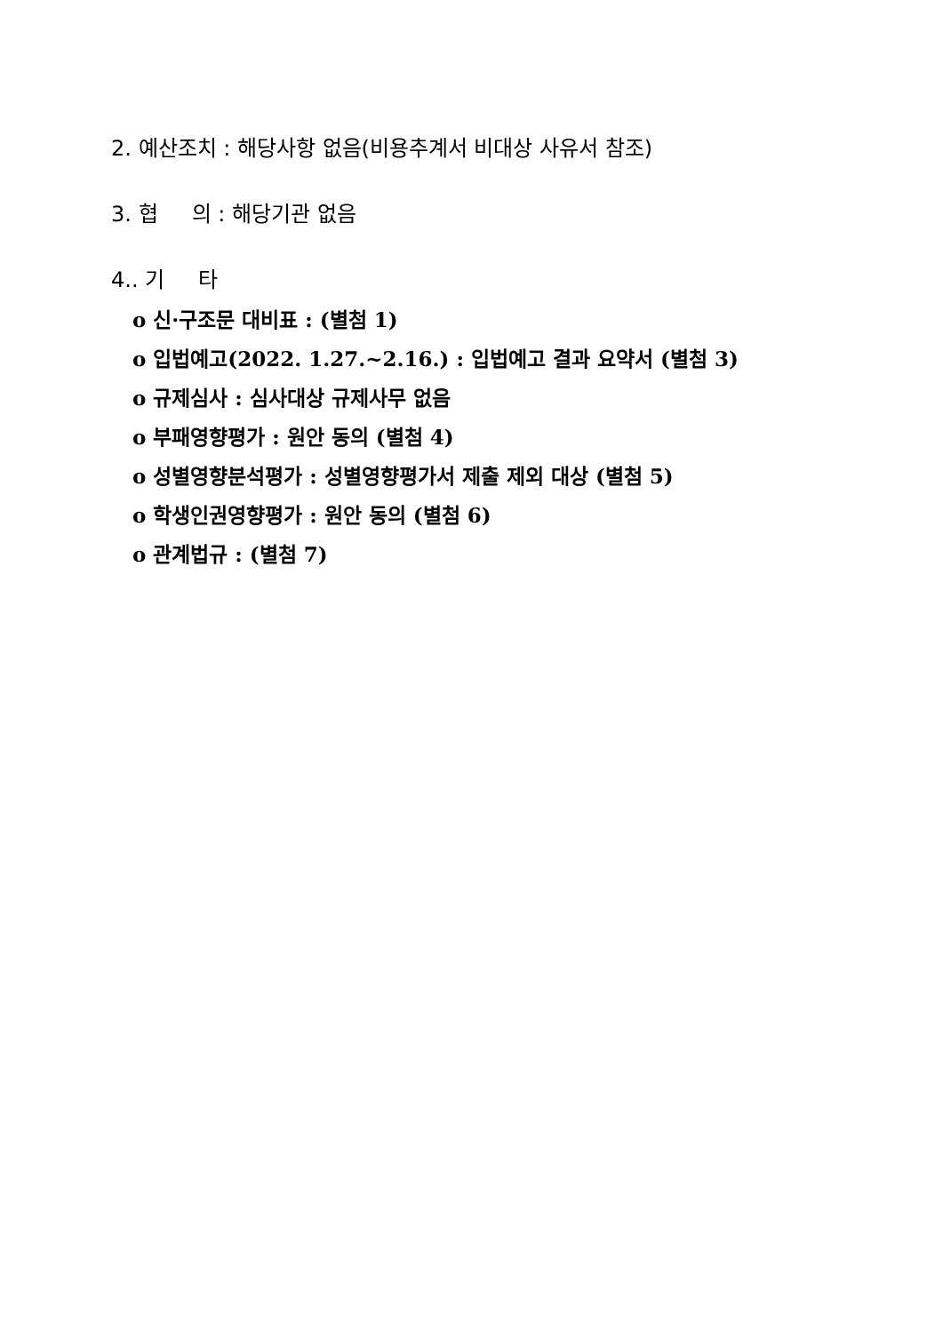2. 예산조치 : 해당사항 없음(비용추계서 비대상 사유서 참조)
3. 협 의 : 해당기관 없음
4.. 기 타
o 신·구조문 대비표 : (별첨 1)
o 입법예고(2022. 1.27.~2.16.) : 입법예고 결과 요약서 (별첨 3)
o 규제심사 : 심사대상 규제사무 없음
o 부패영향평가 : 원안 동의 (별첨 4)
o 성별영향분석평가 : 성별영향평가서 제출 제외 대상 (별첨 5)
o 학생인권영향평가 : 원안 동의 (별첨 6)
o 관계법규 : (별첨 7)